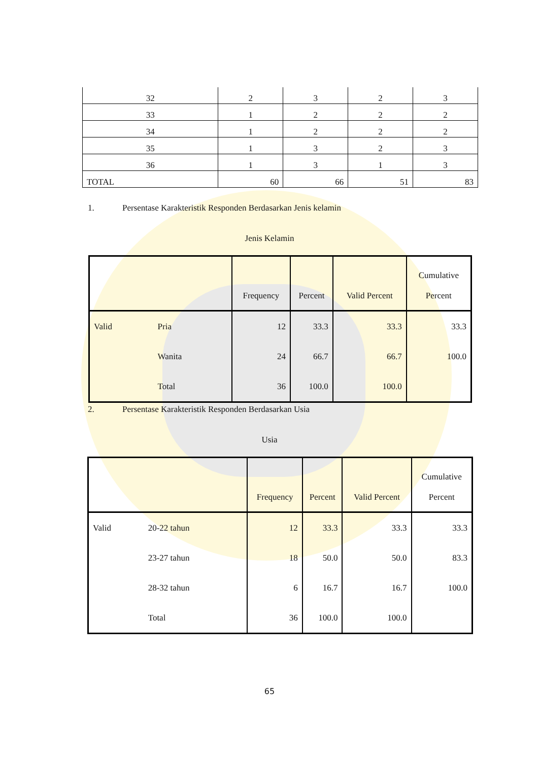| 32 | 2 | 3 | 2 | 3 |
| 33 | 1 | 2 | 2 | 2 |
| 34 | 1 | 2 | 2 | 2 |
| 35 | 1 | 3 | 2 | 3 |
| 36 | 1 | 3 | 1 | 3 |
| TOTAL | 60 | 66 | 51 | 83 |
1. Persentase Karakteristik Responden Berdasarkan Jenis kelamin
Jenis Kelamin
| | | Frequency | Percent | Valid Percent | Cumulative Percent |
| --- | --- | --- | --- | --- | --- |
| Valid | Pria | 12 | 33.3 | 33.3 | 33.3 |
| | Wanita | 24 | 66.7 | 66.7 | 100.0 |
| | Total | 36 | 100.0 | 100.0 | |
2. Persentase Karakteristik Responden Berdasarkan Usia
Usia
| | | Frequency | Percent | Valid Percent | Cumulative Percent |
| --- | --- | --- | --- | --- | --- |
| Valid | 20-22 tahun | 12 | 33.3 | 33.3 | 33.3 |
| | 23-27 tahun | 18 | 50.0 | 50.0 | 83.3 |
| | 28-32 tahun | 6 | 16.7 | 16.7 | 100.0 |
| | Total | 36 | 100.0 | 100.0 | |
65